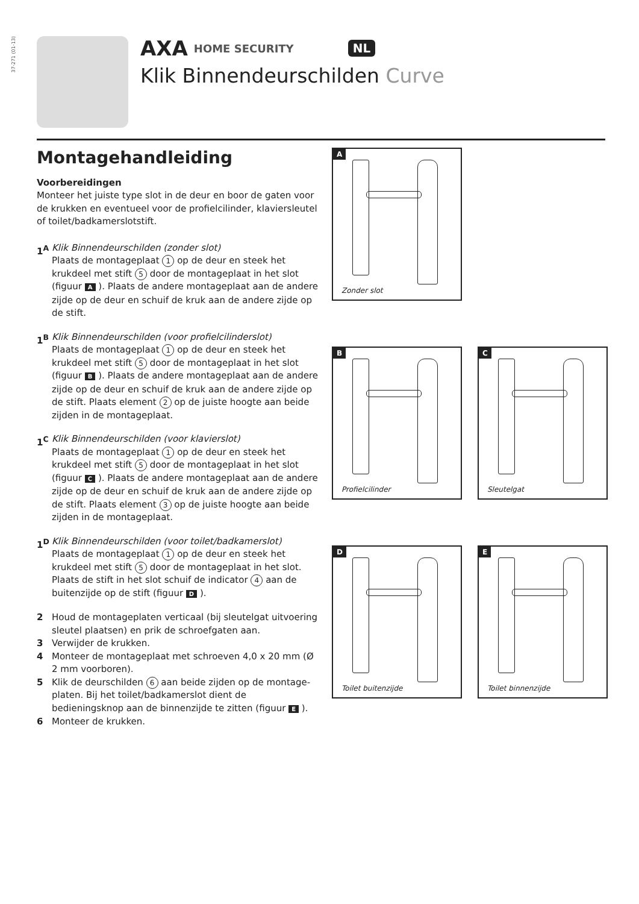37-271 (01-13)
AXA HOME SECURITY NL
Klik Binnendeurschilden Curve
Montagehandleiding
Voorbereidingen
Monteer het juiste type slot in de deur en boor de gaten voor de krukken en eventueel voor de profielcilinder, klaviersleutel of toilet/badkamerslotstift.
1<sup>A</sup> Klik Binnendeurschilden (zonder slot)
Plaats de montageplaat 1 op de deur en steek het krukdeel met stift 5 door de montageplaat in het slot (figuur A ). Plaats de andere montageplaat aan de andere zijde op de deur en schuif de kruk aan de andere zijde op de stift.
1<sup>B</sup> Klik Binnendeurschilden (voor profielcilinderslot)
Plaats de montageplaat 1 op de deur en steek het krukdeel met stift 5 door de montageplaat in het slot (figuur B ). Plaats de andere montageplaat aan de andere zijde op de deur en schuif de kruk aan de andere zijde op de stift. Plaats element 2 op de juiste hoogte aan beide zijden in de montageplaat.
1<sup>C</sup> Klik Binnendeurschilden (voor klavierslot)
Plaats de montageplaat 1 op de deur en steek het krukdeel met stift 5 door de montageplaat in het slot (figuur C ). Plaats de andere montageplaat aan de andere zijde op de deur en schuif de kruk aan de andere zijde op de stift. Plaats element 3 op de juiste hoogte aan beide zijden in de montageplaat.
1<sup>D</sup> Klik Binnendeurschilden (voor toilet/badkamerslot)
Plaats de montageplaat 1 op de deur en steek het krukdeel met stift 5 door de montageplaat in het slot. Plaats de stift in het slot schuif de indicator 4 aan de buitenzijde op de stift (figuur D ).
2 Houd de montageplaten verticaal (bij sleutelgat uitvoering sleutel plaatsen) en prik de schroefgaten aan.
3 Verwijder de krukken.
4 Monteer de montageplaat met schroeven 4,0 x 20 mm (Ø 2 mm voorboren).
5 Klik de deurschilden 6 aan beide zijden op de montage-platen. Bij het toilet/badkamerslot dient de bedieningsknop aan de binnenzijde te zitten (figuur E ).
6 Monteer de krukken.
A
Zonder slot
B
Profielcilinder
C
Sleutelgat
D
Toilet buitenzijde
E
Toilet binnenzijde